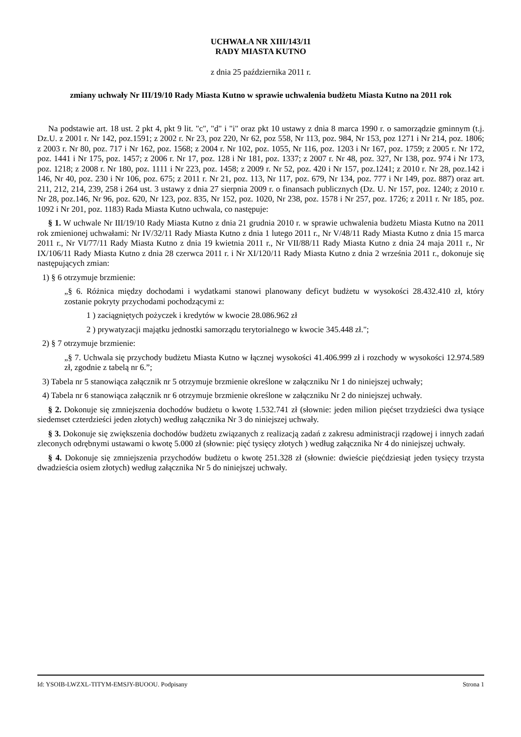UCHWAŁA NR XIII/143/11
RADY MIASTA KUTNO
z dnia 25 października 2011 r.
zmiany uchwały Nr III/19/10 Rady Miasta Kutno w sprawie uchwalenia budżetu Miasta Kutno na 2011 rok
Na podstawie art. 18 ust. 2 pkt 4, pkt 9 lit. "c", "d" i "i" oraz pkt 10 ustawy z dnia 8 marca 1990 r. o samorządzie gminnym (t.j. Dz.U. z 2001 r. Nr 142, poz.1591; z 2002 r. Nr 23, poz 220, Nr 62, poz 558, Nr 113, poz. 984, Nr 153, poz 1271 i Nr 214, poz. 1806; z 2003 r. Nr 80, poz. 717 i Nr 162, poz. 1568; z 2004 r. Nr 102, poz. 1055, Nr 116, poz. 1203 i Nr 167, poz. 1759; z 2005 r. Nr 172, poz. 1441 i Nr 175, poz. 1457; z 2006 r. Nr 17, poz. 128 i Nr 181, poz. 1337; z 2007 r. Nr 48, poz. 327, Nr 138, poz. 974 i Nr 173, poz. 1218; z 2008 r. Nr 180, poz. 1111 i Nr 223, poz. 1458; z 2009 r. Nr 52, poz. 420 i Nr 157, poz.1241; z 2010 r. Nr 28, poz.142 i 146, Nr 40, poz. 230 i Nr 106, poz. 675; z 2011 r. Nr 21, poz. 113, Nr 117, poz. 679, Nr 134, poz. 777 i Nr 149, poz. 887) oraz art. 211, 212, 214, 239, 258 i 264 ust. 3 ustawy z dnia 27 sierpnia 2009 r. o finansach publicznych (Dz. U. Nr 157, poz. 1240; z 2010 r. Nr 28, poz.146, Nr 96, poz. 620, Nr 123, poz. 835, Nr 152, poz. 1020, Nr 238, poz. 1578 i Nr 257, poz. 1726; z 2011 r. Nr 185, poz. 1092 i Nr 201, poz. 1183) Rada Miasta Kutno uchwala, co następuje:
§ 1. W uchwale Nr III/19/10 Rady Miasta Kutno z dnia 21 grudnia 2010 r. w sprawie uchwalenia budżetu Miasta Kutno na 2011 rok zmienionej uchwałami: Nr IV/32/11 Rady Miasta Kutno z dnia 1 lutego 2011 r., Nr V/48/11 Rady Miasta Kutno z dnia 15 marca 2011 r., Nr VI/77/11 Rady Miasta Kutno z dnia 19 kwietnia 2011 r., Nr VII/88/11 Rady Miasta Kutno z dnia 24 maja 2011 r., Nr IX/106/11 Rady Miasta Kutno z dnia 28 czerwca 2011 r. i Nr XI/120/11 Rady Miasta Kutno z dnia 2 września 2011 r., dokonuje się następujących zmian:
1) § 6 otrzymuje brzmienie:
„§ 6. Różnica między dochodami i wydatkami stanowi planowany deficyt budżetu w wysokości 28.432.410 zł, który zostanie pokryty przychodami pochodzącymi z:
1 ) zaciągniętych pożyczek i kredytów w kwocie 28.086.962 zł
2 ) prywatyzacji majątku jednostki samorządu terytorialnego w kwocie 345.448 zł.";
2) § 7 otrzymuje brzmienie:
„§ 7. Uchwala się przychody budżetu Miasta Kutno w łącznej wysokości 41.406.999 zł i rozchody w wysokości 12.974.589 zł, zgodnie z tabelą nr 6.”;
3) Tabela nr 5 stanowiąca załącznik nr 5 otrzymuje brzmienie określone w załączniku Nr 1 do niniejszej uchwały;
4) Tabela nr 6 stanowiąca załącznik nr 6 otrzymuje brzmienie określone w załączniku Nr 2 do niniejszej uchwały.
§ 2. Dokonuje się zmniejszenia dochodów budżetu o kwotę 1.532.741 zł (słownie: jeden milion pięćset trzydzieści dwa tysiące siedemset czterdzieści jeden złotych) według załącznika Nr 3 do niniejszej uchwały.
§ 3. Dokonuje się zwiększenia dochodów budżetu związanych z realizacją zadań z zakresu administracji rządowej i innych zadań zleconych odrębnymi ustawami o kwotę 5.000 zł (słownie: pięć tysięcy złotych ) według załącznika Nr 4 do niniejszej uchwały.
§ 4. Dokonuje się zmniejszenia przychodów budżetu o kwotę 251.328 zł (słownie: dwieście pięćdziesiąt jeden tysięcy trzysta dwadzieścia osiem złotych) według załącznika Nr 5 do niniejszej uchwały.
Id: YSOIB-LWZXL-TITYM-EMSJY-BUOOU. Podpisany Strona 1